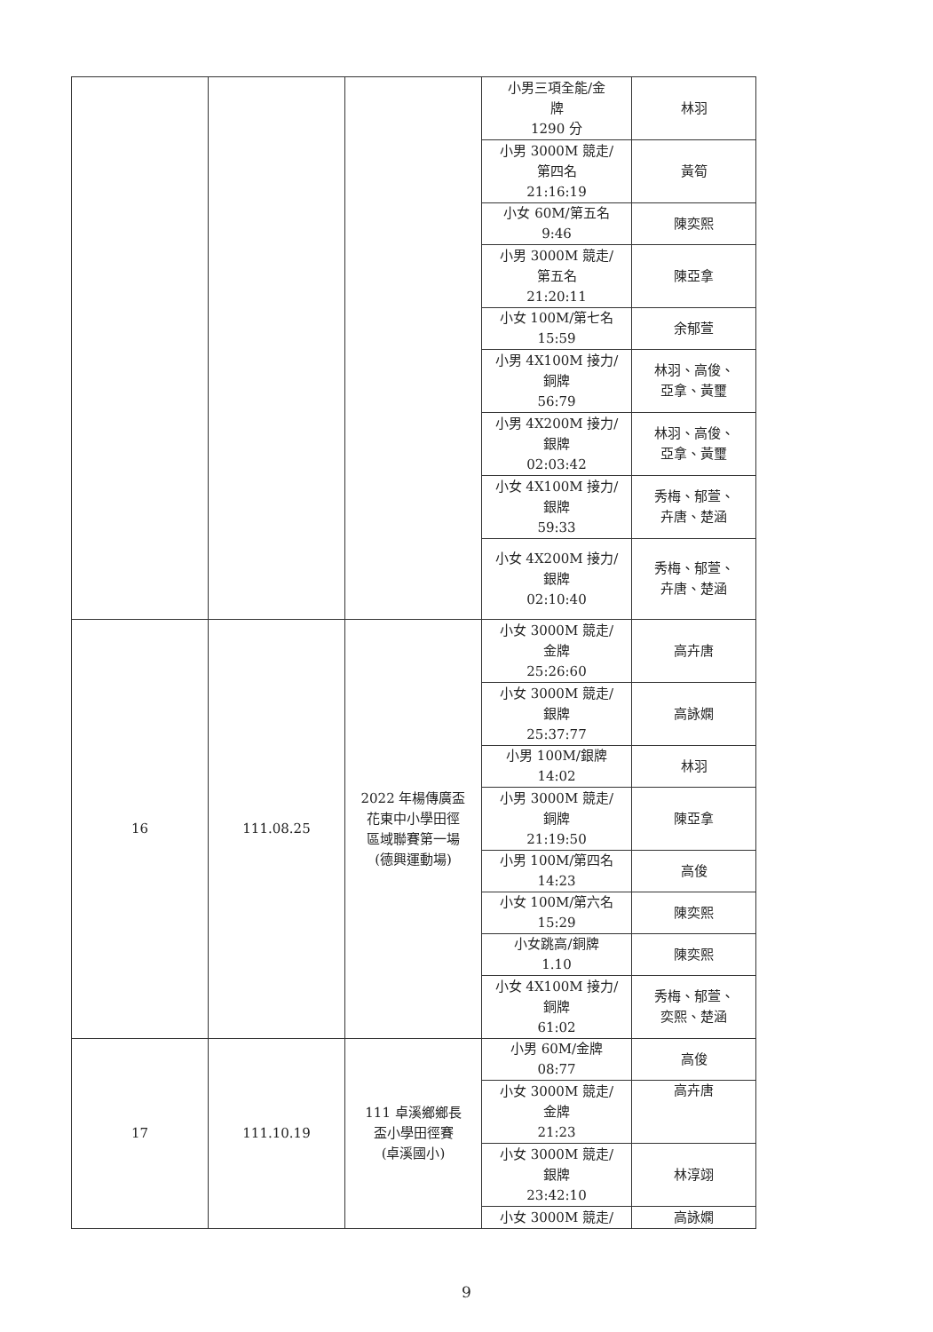| | | | 小男三項全能/金 牌 1290 分 | 林羽 |
| | | | 小男 3000M 競走/ 第四名 21:16:19 | 黃筍 |
| | | | 小女 60M/第五名 9:46 | 陳奕熙 |
| | | | 小男 3000M 競走/ 第五名 21:20:11 | 陳亞拿 |
| | | | 小女 100M/第七名 15:59 | 余郁萱 |
| | | | 小男 4X100M 接力/ 銅牌 56:79 | 林羽、高俊、 亞拿、黃璽 |
| | | | 小男 4X200M 接力/ 銀牌 02:03:42 | 林羽、高俊、 亞拿、黃璽 |
| | | | 小女 4X100M 接力/ 銀牌 59:33 | 秀梅、郁萱、 卉唐、楚涵 |
| | | | 小女 4X200M 接力/ 銀牌 02:10:40 | 秀梅、郁萱、 卉唐、楚涵 |
| 16 | 111.08.25 | 2022 年楊傳廣盃 花東中小學田徑 區域聯賽第一場 (德興運動場) | 小女 3000M 競走/ 金牌 25:26:60 | 高卉唐 |
| | | | 小女 3000M 競走/ 銀牌 25:37:77 | 高詠嫻 |
| | | | 小男 100M/銀牌 14:02 | 林羽 |
| | | | 小男 3000M 競走/ 銅牌 21:19:50 | 陳亞拿 |
| | | | 小男 100M/第四名 14:23 | 高俊 |
| | | | 小女 100M/第六名 15:29 | 陳奕熙 |
| | | | 小女跳高/銅牌 1.10 | 陳奕熙 |
| | | | 小女 4X100M 接力/ 銅牌 61:02 | 秀梅、郁萱、 奕熙、楚涵 |
| 17 | 111.10.19 | 111 卓溪鄉鄉長 盃小學田徑賽 (卓溪國小) | 小男 60M/金牌 08:77 | 高俊 |
| | | | 小女 3000M 競走/ 金牌 21:23 | 高卉唐 |
| | | | 小女 3000M 競走/ 銀牌 23:42:10 | 林淳翊 |
| | | | 小女 3000M 競走/ | 高詠嫻 |
9